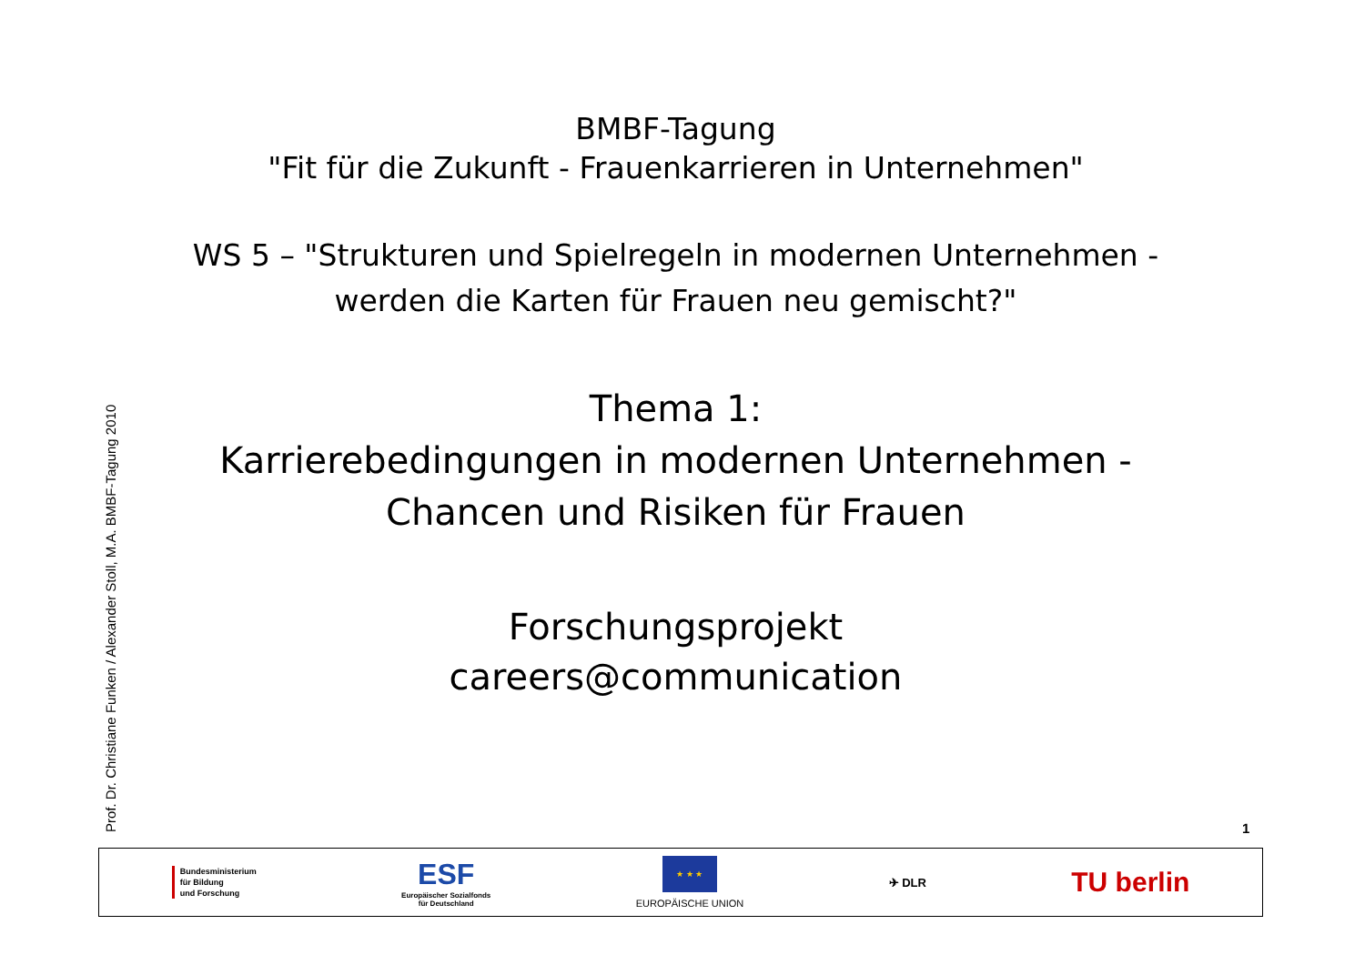BMBF-Tagung
"Fit für die Zukunft - Frauenkarrieren in Unternehmen"
WS 5 – "Strukturen und Spielregeln in modernen Unternehmen -
werden die Karten für Frauen neu gemischt?"
Thema 1:
Karrierebedingungen in modernen Unternehmen -
Chancen und Risiken für Frauen
Forschungsprojekt
careers@communication
Prof. Dr. Christiane Funken / Alexander Stoll, M.A. BMBF-Tagung 2010
1
Bundesministerium
für Bildung
und Forschung
ESF
Europäischer Sozialfonds
für Deutschland
★ ★ ★
EUROPÄISCHE UNION
✈ DLR
TU berlin